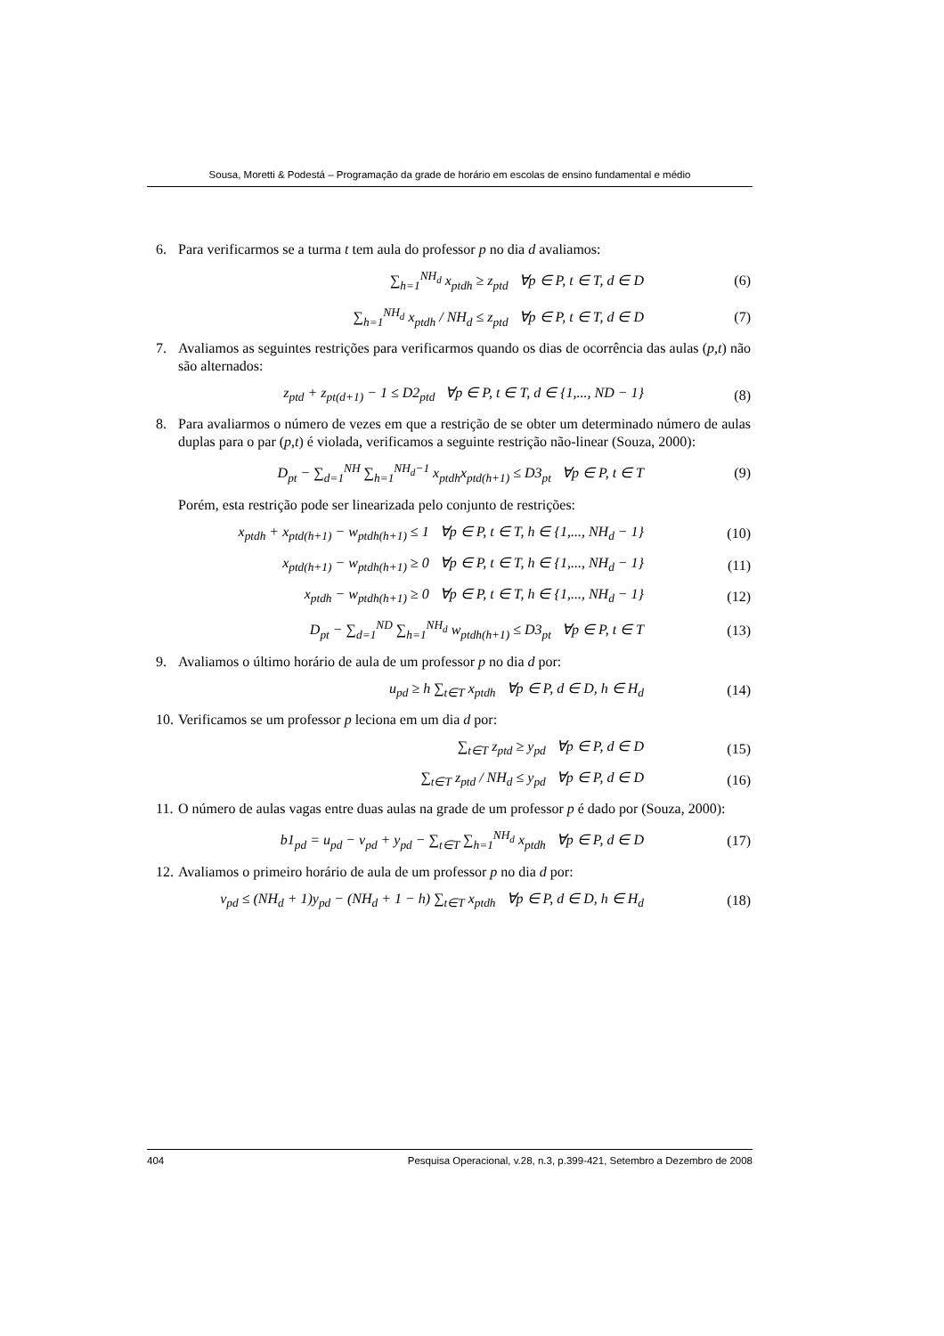Sousa, Moretti & Podestá – Programação da grade de horário em escolas de ensino fundamental e médio
6. Para verificarmos se a turma t tem aula do professor p no dia d avaliamos:
∑<sub>h=1</sub><sup>NH<sub>d</sub></sup> x<sub>ptdh</sub> ≥ z<sub>ptd</sub> ∀p ∈ P, t ∈ T, d ∈ D (6)
∑<sub>h=1</sub><sup>NH<sub>d</sub></sup> x<sub>ptdh</sub> / NH<sub>d</sub> ≤ z<sub>ptd</sub> ∀p ∈ P, t ∈ T, d ∈ D (7)
7. Avaliamos as seguintes restrições para verificarmos quando os dias de ocorrência das aulas (p,t) não são alternados:
z<sub>ptd</sub> + z<sub>pt(d+1)</sub> − 1 ≤ D2<sub>ptd</sub> ∀p ∈ P, t ∈ T, d ∈ {1,..., ND − 1} (8)
8. Para avaliarmos o número de vezes em que a restrição de se obter um determinado número de aulas duplas para o par (p,t) é violada, verificamos a seguinte restrição não-linear (Souza, 2000):
D<sub>pt</sub> − ∑<sub>d=1</sub><sup>NH</sup> ∑<sub>h=1</sub><sup>NH<sub>d</sub>−1</sup> x<sub>ptdh</sub>x<sub>ptd(h+1)</sub> ≤ D3<sub>pt</sub> ∀p ∈ P, t ∈ T (9)
Porém, esta restrição pode ser linearizada pelo conjunto de restrições:
x<sub>ptdh</sub> + x<sub>ptd(h+1)</sub> − w<sub>ptdh(h+1)</sub> ≤ 1 ∀p ∈ P, t ∈ T, h ∈ {1,..., NH<sub>d</sub> − 1} (10)
x<sub>ptd(h+1)</sub> − w<sub>ptdh(h+1)</sub> ≥ 0 ∀p ∈ P, t ∈ T, h ∈ {1,..., NH<sub>d</sub> − 1} (11)
x<sub>ptdh</sub> − w<sub>ptdh(h+1)</sub> ≥ 0 ∀p ∈ P, t ∈ T, h ∈ {1,..., NH<sub>d</sub> − 1} (12)
D<sub>pt</sub> − ∑<sub>d=1</sub><sup>ND</sup> ∑<sub>h=1</sub><sup>NH<sub>d</sub></sup> w<sub>ptdh(h+1)</sub> ≤ D3<sub>pt</sub> ∀p ∈ P, t ∈ T (13)
9. Avaliamos o último horário de aula de um professor p no dia d por:
u<sub>pd</sub> ≥ h ∑<sub>t∈T</sub> x<sub>ptdh</sub> ∀p ∈ P, d ∈ D, h ∈ H<sub>d</sub> (14)
10. Verificamos se um professor p leciona em um dia d por:
∑<sub>t∈T</sub> z<sub>ptd</sub> ≥ y<sub>pd</sub> ∀p ∈ P, d ∈ D (15)
∑<sub>t∈T</sub> z<sub>ptd</sub> / NH<sub>d</sub> ≤ y<sub>pd</sub> ∀p ∈ P, d ∈ D (16)
11. O número de aulas vagas entre duas aulas na grade de um professor p é dado por (Souza, 2000):
b1<sub>pd</sub> = u<sub>pd</sub> − v<sub>pd</sub> + y<sub>pd</sub> − ∑<sub>t∈T</sub> ∑<sub>h=1</sub><sup>NH<sub>d</sub></sup> x<sub>ptdh</sub> ∀p ∈ P, d ∈ D (17)
12. Avaliamos o primeiro horário de aula de um professor p no dia d por:
v<sub>pd</sub> ≤ (NH<sub>d</sub> + 1)y<sub>pd</sub> − (NH<sub>d</sub> + 1 − h) ∑<sub>t∈T</sub> x<sub>ptdh</sub> ∀p ∈ P, d ∈ D, h ∈ H<sub>d</sub> (18)
404 Pesquisa Operacional, v.28, n.3, p.399-421, Setembro a Dezembro de 2008